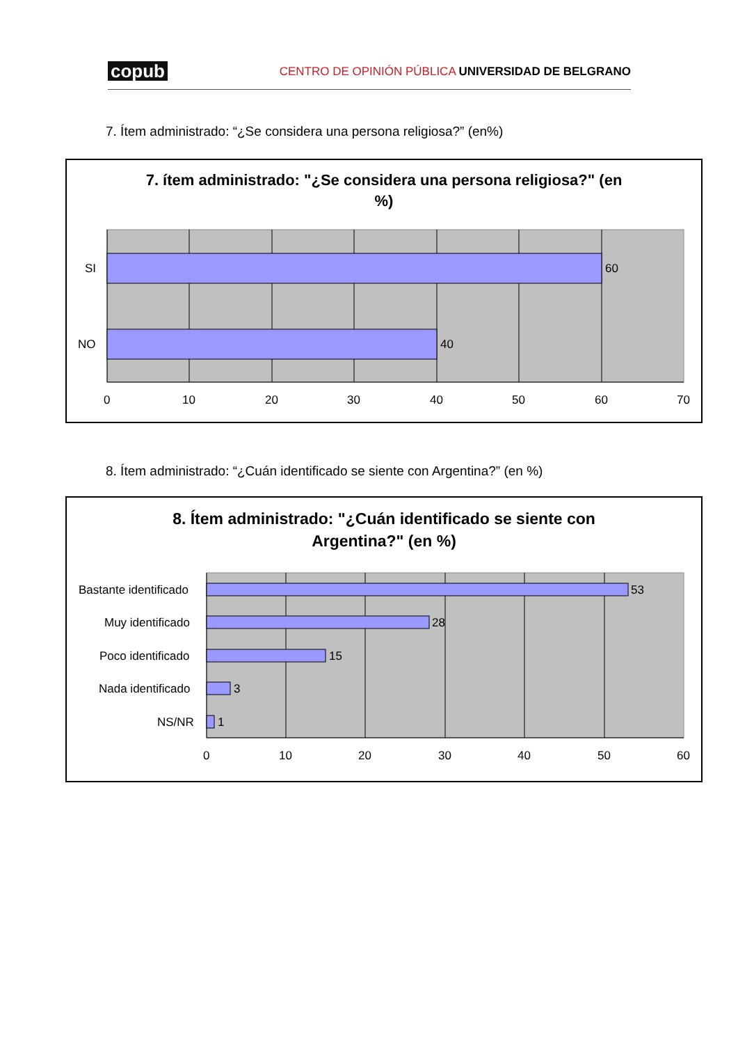copub CENTRO DE OPINIÓN PÚBLICA UNIVERSIDAD DE BELGRANO
7. Ítem administrado: “¿Se considera una persona religiosa?” (en%)
7. ítem administrado: "¿Se considera una persona religiosa?" (en %)
SI
NO
60
40
0
10
20
30
40
50
60
70
8. Ítem administrado: “¿Cuán identificado se siente con Argentina?” (en %)
8. Ítem administrado: "¿Cuán identificado se siente con Argentina?" (en %)
Bastante identificado
Muy identificado
Poco identificado
Nada identificado
NS/NR
53
28
15
3
1
0
10
20
30
40
50
60